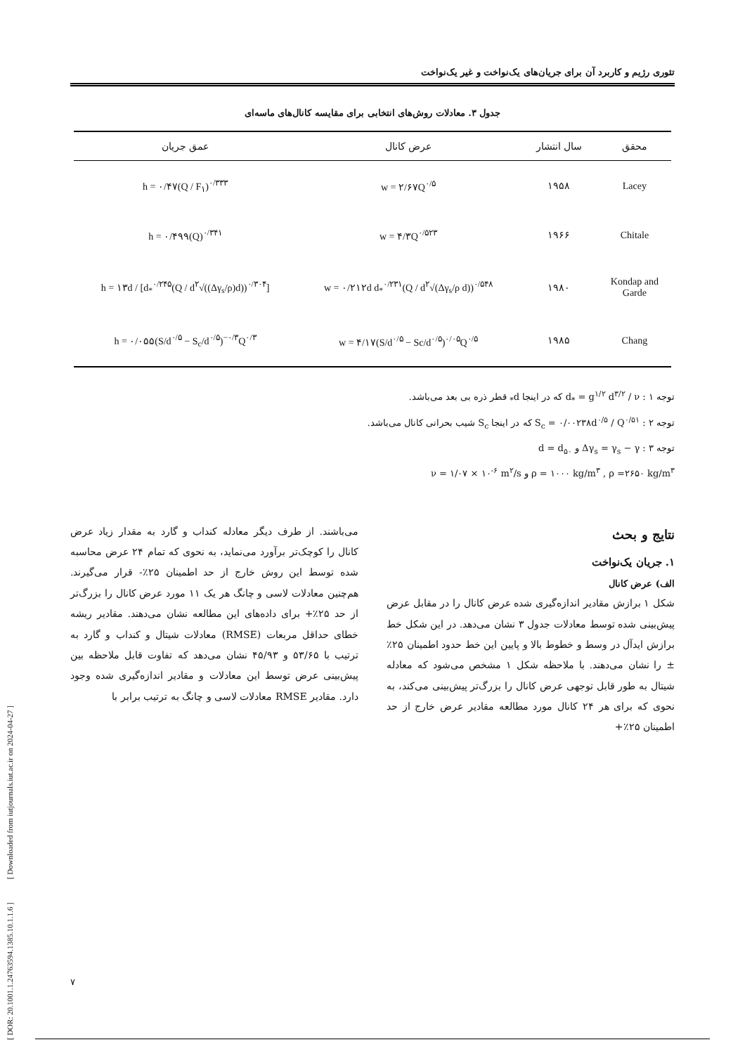تئوری رژیم و کاربرد آن برای جریان‌های یک‌نواخت و غیر یک‌نواخت
جدول ۳. معادلات روش‌های انتخابی برای مقایسه کانال‌های ماسه‌ای
| محقق | سال انتشار | عرض کانال | عمق جریان |
| --- | --- | --- | --- |
| Lacey | ۱۹۵۸ | w = ۲/۶۷Q<sup>۰/۵</sup> | h = ۰/۴۷(Q / F<sub>۱</sub>)<sup>۰/۳۳۳</sup> |
| Chitale | ۱۹۶۶ | w = ۴/۳Q<sup>۰/۵۲۳</sup> | h = ۰/۴۹۹(Q)<sup>۰/۳۴۱</sup> |
| Kondap and Garde | ۱۹۸۰ | w = ۰/۲۱۲d d<sub>*</sub><sup>۰/۲۳۱</sup>(Q / d<sup>۲</sup>√(Δγ<sub>s</sub>/ρ d))<sup>۰/۵۴۸</sup> | h = ۱۳d / [d<sub>*</sub><sup>۰/۲۴۵</sup>(Q / d<sup>۲</sup>√((Δγ<sub>s</sub>/ρ)d))<sup>۰/۳۰۴</sup>] |
| Chang | ۱۹۸۵ | w = ۴/۱۷(S/d<sup>۰/۵</sup> − Sc/d<sup>۰/۵</sup>)<sup>۰/۰۵</sup>Q<sup>۰/۵</sup> | h = ۰/۰۵۵(S/d<sup>۰/۵</sup> − S<sub>c</sub>/d<sup>۰/۵</sup>)<sup>−۰/۳</sup>Q<sup>۰/۳</sup> |
توجه ۱ : d<sub>*</sub> = g<sup>۱/۲</sup> d<sup>۳/۲</sup> / ν که در اینجا d<sub>*</sub> قطر ذره بی بعد می‌باشد.
توجه ۲ : S<sub>c</sub> = ۰/۰۰۲۳۸d<sup>۰/۵</sup> / Q<sup>۰/۵۱</sup> که در اینجا S<sub>c</sub> شیب بحرانی کانال می‌باشد.
توجه ۳ : Δγ<sub>s</sub> = γ<sub>s</sub> − γ و d = d<sub>۵۰</sub>
ρ = ۱۰۰۰ kg/m<sup>۳</sup> , ρ =۲۶۵۰ kg/m<sup>۳</sup> و ν = ۱/۰۷ × ۱۰<sup>-۶</sup> m<sup>۲</sup>/s
نتایج و بحث
۱. جریان یک‌نواخت
الف) عرض کانال
شکل ۱ برازش مقادیر اندازه‌گیری شده عرض کانال را در مقابل عرض پیش‌بینی شده توسط معادلات جدول ۳ نشان می‌دهد. در این شکل خط برازش ایدآل در وسط و خطوط بالا و پایین این خط حدود اطمینان ۲۵٪± را نشان می‌دهند. با ملاحظه شکل ۱ مشخص می‌شود که معادله شیتال به طور قابل توجهی عرض کانال را بزرگ‌تر پیش‌بینی می‌کند، به نحوی که برای هر ۲۴ کانال مورد مطالعه مقادیر عرض خارج از حد اطمینان ۲۵٪+
می‌باشند. از طرف دیگر معادله کنداب و گارد به مقدار زیاد عرض کانال را کوچک‌تر برآورد می‌نماید، به نحوی که تمام ۲۴ عرض محاسبه شده توسط این روش خارج از حد اطمینان ۲۵٪- قرار می‌گیرند. هم‌چنین معادلات لاسی و چانگ هر یک ۱۱ مورد عرض کانال را بزرگ‌تر از حد ۲۵٪+ برای داده‌های این مطالعه نشان می‌دهند. مقادیر ریشه خطای حداقل مربعات (RMSE) معادلات شیتال و کنداب و گارد به ترتیب با ۵۳/۶۵ و ۴۵/۹۳ نشان می‌دهد که تفاوت قابل ملاحظه بین پیش‌بینی عرض توسط این معادلات و مقادیر اندازه‌گیری شده وجود دارد. مقادیر RMSE معادلات لاسی و چانگ به ترتیب برابر با
[ DOR: 20.1001.1.24763594.1385.10.1.1.6 ] [ Downloaded from iutjournals.iut.ac.ir on 2024-04-27 ]
۷